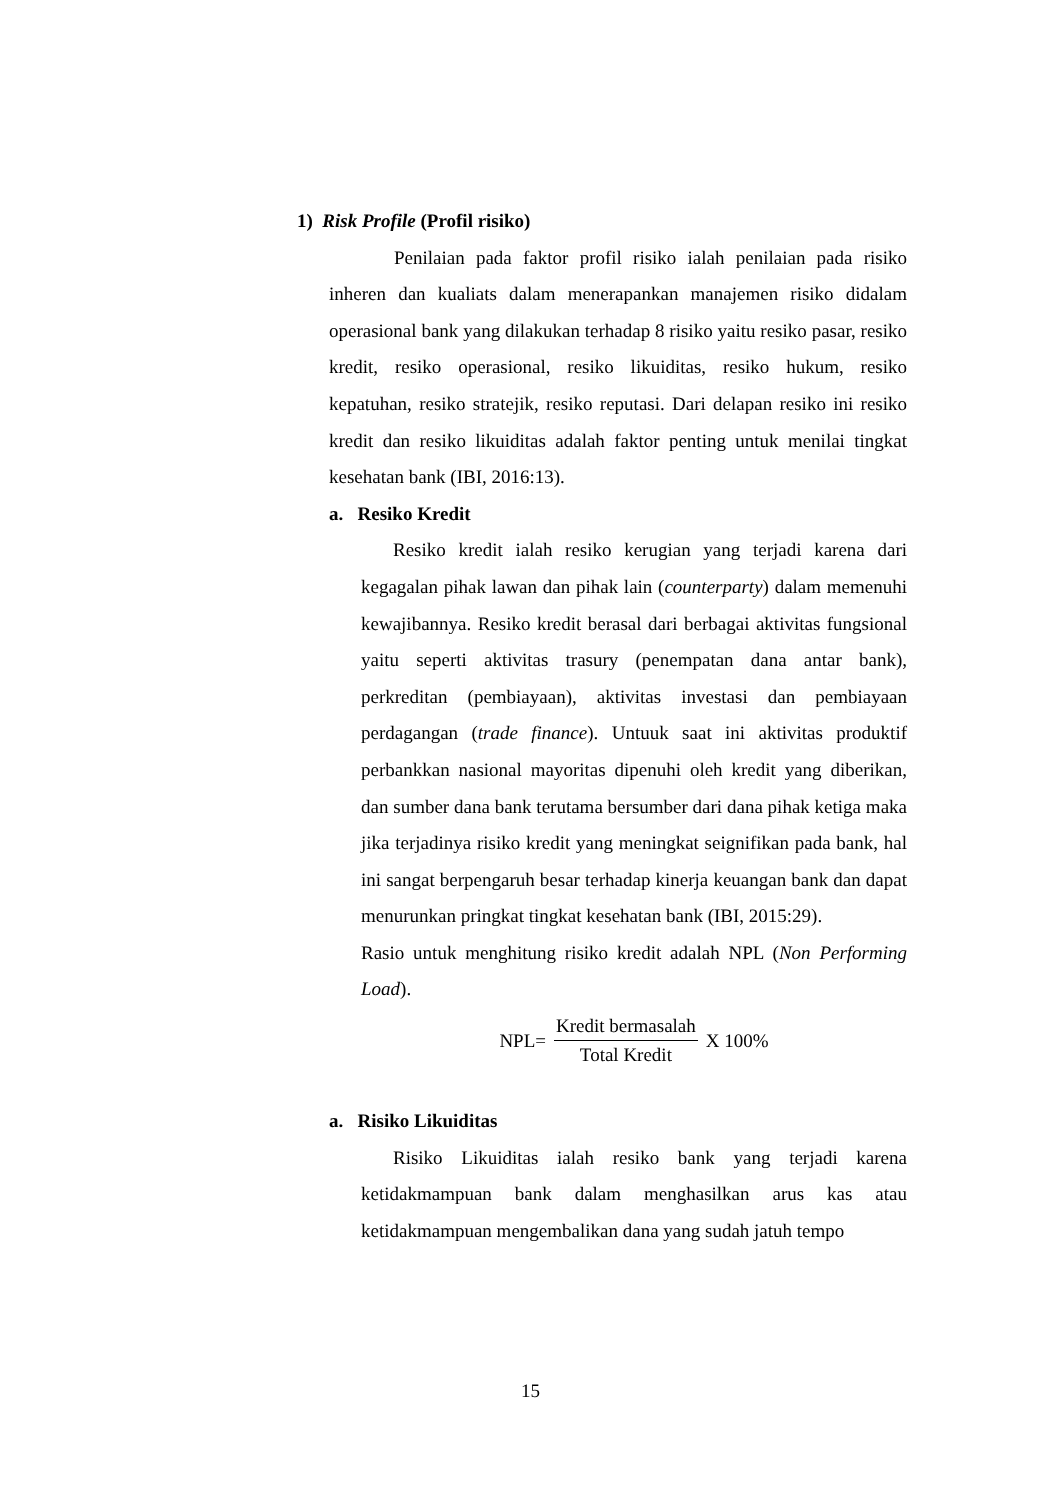1) Risk Profile (Profil risiko)
Penilaian pada faktor profil risiko ialah penilaian pada risiko inheren dan kualiats dalam menerapankan manajemen risiko didalam operasional bank yang dilakukan terhadap 8 risiko yaitu resiko pasar, resiko kredit, resiko operasional, resiko likuiditas, resiko hukum, resiko kepatuhan, resiko stratejik, resiko reputasi. Dari delapan resiko ini resiko kredit dan resiko likuiditas adalah faktor penting untuk menilai tingkat kesehatan bank (IBI, 2016:13).
a. Resiko Kredit
Resiko kredit ialah resiko kerugian yang terjadi karena dari kegagalan pihak lawan dan pihak lain (counterparty) dalam memenuhi kewajibannya. Resiko kredit berasal dari berbagai aktivitas fungsional yaitu seperti aktivitas trasury (penempatan dana antar bank), perkreditan (pembiayaan), aktivitas investasi dan pembiayaan perdagangan (trade finance). Untuuk saat ini aktivitas produktif perbankkan nasional mayoritas dipenuhi oleh kredit yang diberikan, dan sumber dana bank terutama bersumber dari dana pihak ketiga maka jika terjadinya risiko kredit yang meningkat seignifikan pada bank, hal ini sangat berpengaruh besar terhadap kinerja keuangan bank dan dapat menurunkan pringkat tingkat kesehatan bank (IBI, 2015:29).
Rasio untuk menghitung risiko kredit adalah NPL (Non Performing Load).
NPL= Kredit bermasalah Total Kredit X 100%
a. Risiko Likuiditas
Risiko Likuiditas ialah resiko bank yang terjadi karena ketidakmampuan bank dalam menghasilkan arus kas atau ketidakmampuan mengembalikan dana yang sudah jatuh tempo
15